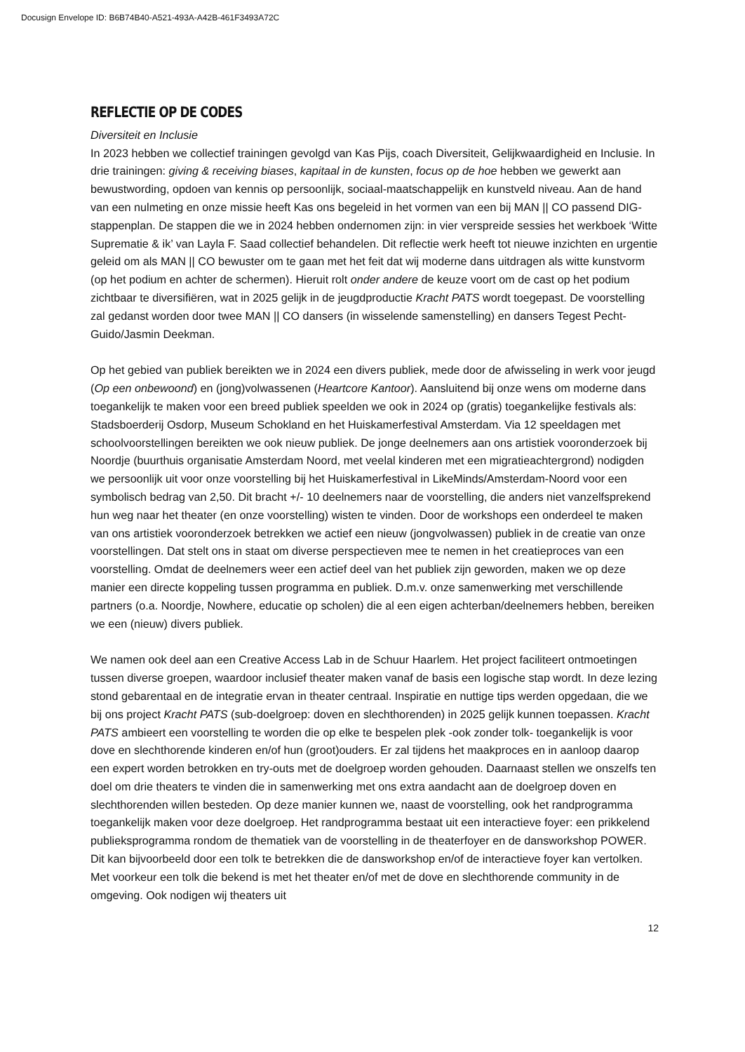Docusign Envelope ID: B6B74B40-A521-493A-A42B-461F3493A72C
REFLECTIE OP DE CODES
Diversiteit en Inclusie
In 2023 hebben we collectief trainingen gevolgd van Kas Pijs, coach Diversiteit, Gelijkwaardigheid en Inclusie. In drie trainingen: giving & receiving biases, kapitaal in de kunsten, focus op de hoe hebben we gewerkt aan bewustwording, opdoen van kennis op persoonlijk, sociaal-maatschappelijk en kunstveld niveau. Aan de hand van een nulmeting en onze missie heeft Kas ons begeleid in het vormen van een bij MAN || CO passend DIG-stappenplan. De stappen die we in 2024 hebben ondernomen zijn: in vier verspreide sessies het werkboek ‘Witte Suprematie & ik’ van Layla F. Saad collectief behandelen. Dit reflectie werk heeft tot nieuwe inzichten en urgentie geleid om als MAN || CO bewuster om te gaan met het feit dat wij moderne dans uitdragen als witte kunstvorm (op het podium en achter de schermen). Hieruit rolt onder andere de keuze voort om de cast op het podium zichtbaar te diversifiëren, wat in 2025 gelijk in de jeugdproductie Kracht PATS wordt toegepast. De voorstelling zal gedanst worden door twee MAN || CO dansers (in wisselende samenstelling) en dansers Tegest Pecht-Guido/Jasmin Deekman.
Op het gebied van publiek bereikten we in 2024 een divers publiek, mede door de afwisseling in werk voor jeugd (Op een onbewoond) en (jong)volwassenen (Heartcore Kantoor). Aansluitend bij onze wens om moderne dans toegankelijk te maken voor een breed publiek speelden we ook in 2024 op (gratis) toegankelijke festivals als: Stadsboerderij Osdorp, Museum Schokland en het Huiskamerfestival Amsterdam. Via 12 speeldagen met schoolvoorstellingen bereikten we ook nieuw publiek. De jonge deelnemers aan ons artistiek vooronderzoek bij Noordje (buurthuis organisatie Amsterdam Noord, met veelal kinderen met een migratieachtergrond) nodigden we persoonlijk uit voor onze voorstelling bij het Huiskamerfestival in LikeMinds/Amsterdam-Noord voor een symbolisch bedrag van 2,50. Dit bracht +/- 10 deelnemers naar de voorstelling, die anders niet vanzelfsprekend hun weg naar het theater (en onze voorstelling) wisten te vinden. Door de workshops een onderdeel te maken van ons artistiek vooronderzoek betrekken we actief een nieuw (jongvolwassen) publiek in de creatie van onze voorstellingen. Dat stelt ons in staat om diverse perspectieven mee te nemen in het creatieproces van een voorstelling. Omdat de deelnemers weer een actief deel van het publiek zijn geworden, maken we op deze manier een directe koppeling tussen programma en publiek. D.m.v. onze samenwerking met verschillende partners (o.a. Noordje, Nowhere, educatie op scholen) die al een eigen achterban/deelnemers hebben, bereiken we een (nieuw) divers publiek.
We namen ook deel aan een Creative Access Lab in de Schuur Haarlem. Het project faciliteert ontmoetingen tussen diverse groepen, waardoor inclusief theater maken vanaf de basis een logische stap wordt. In deze lezing stond gebarentaal en de integratie ervan in theater centraal. Inspiratie en nuttige tips werden opgedaan, die we bij ons project Kracht PATS (sub-doelgroep: doven en slechthorenden) in 2025 gelijk kunnen toepassen. Kracht PATS ambieert een voorstelling te worden die op elke te bespelen plek -ook zonder tolk- toegankelijk is voor dove en slechthorende kinderen en/of hun (groot)ouders. Er zal tijdens het maakproces en in aanloop daarop een expert worden betrokken en try-outs met de doelgroep worden gehouden. Daarnaast stellen we onszelfs ten doel om drie theaters te vinden die in samenwerking met ons extra aandacht aan de doelgroep doven en slechthorenden willen besteden. Op deze manier kunnen we, naast de voorstelling, ook het randprogramma toegankelijk maken voor deze doelgroep. Het randprogramma bestaat uit een interactieve foyer: een prikkelend publieksprogramma rondom de thematiek van de voorstelling in de theaterfoyer en de dansworkshop POWER. Dit kan bijvoorbeeld door een tolk te betrekken die de dansworkshop en/of de interactieve foyer kan vertolken. Met voorkeur een tolk die bekend is met het theater en/of met de dove en slechthorende community in de omgeving. Ook nodigen wij theaters uit
12